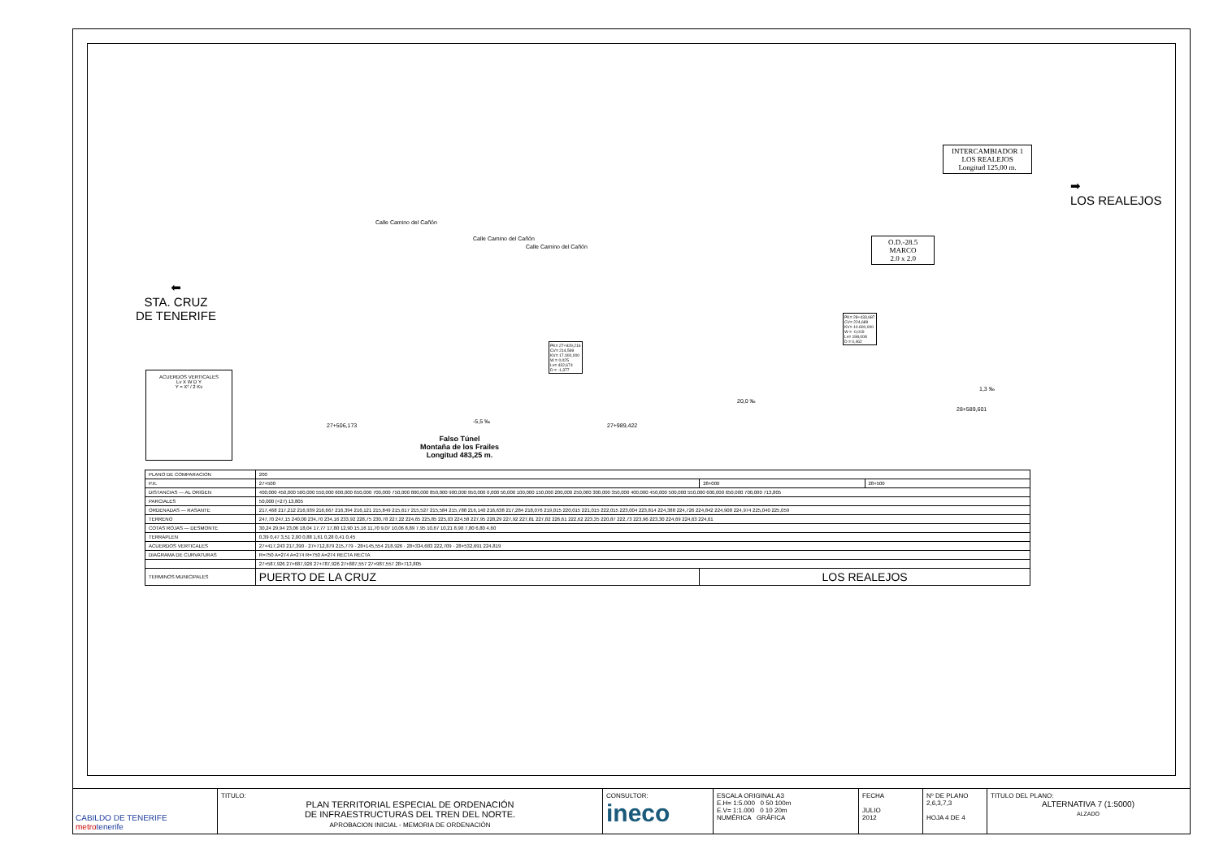INTERCAMBIADOR 1
LOS REALEJOS
Longitud 125,00 m.
➡
LOS REALEJOS
O.D.-28.5
MARCO
2.0 x 2.0
⬅
STA. CRUZ
DE TENERIFE
Calle Camino del Cañón
Calle Camino del Cañón
Calle Camino del Cañón
PK= 27+929,216
CV= 214,599
KV= 17.000,000
W = 0,025
Lv= 432,674
D = -1,377
PK= 28+433,687
CV= 224,689
KV= 10.600,000
W = -0,019
Lv= 198,008
D = 0,462
ACUERDOS VERTICALES
Lv X W D Y
Y = X² / 2 Kv
20,0 ‰
1,3 ‰
-5,5 ‰
Falso Túnel
Montaña de los Frailes
Longitud 483,25 m.
27+506,173 27+989,422
28+589,601
| PLANO DE COMPARACION | 200 | | |
| P.K. | 27+500 | 28+000 | 28+500 |
| DISTANCIAS — AL ORIGEN | 400,000 450,000 500,000 550,000 600,000 650,000 700,000 750,000 800,000 850,000 900,000 950,000 0,000 50,000 100,000 150,000 200,000 250,000 300,000 350,000 400,000 450,000 500,000 550,000 600,000 650,000 700,000 713,805 | | |
| PARCIALES | 50,000 (×27) 13,805 | | |
| ORDENADAS — RASANTE | 217,468 217,212 216,939 216,667 216,394 216,121 215,849 215,617 215,527 215,584 215,788 216,140 216,638 217,284 218,076 219,015 220,015 221,015 222,015 223,004 223,814 224,388 224,726 224,842 224,908 224,974 225,040 225,059 | | |
| TERRENO | 247,70 247,15 240,00 234,70 234,16 233,92 228,75 230,78 227,22 224,65 225,85 225,03 224,58 227,95 228,29 227,92 227,81 227,82 226,61 222,62 223,35 220,87 222,73 223,96 223,30 224,69 224,63 224,61 | | |
| COTAS ROJAS — DESMONTE | 30,24 29,94 23,06 18,04 17,77 17,80 12,90 15,16 11,70 9,07 10,06 8,89 7,95 10,67 10,21 8,90 7,80 6,80 4,60 | | |
| TERRAPLEN | 0,39 0,47 3,51 2,00 0,88 1,61 0,28 0,41 0,45 | | |
| ACUERDOS VERTICALES | 27+417,243 217,390 · 27+712,879 215,779 · 28+145,554 218,926 · 28+334,683 222,709 · 28+532,691 224,819 | | |
| DIAGRAMA DE CURVATURAS | R=750 A=274 A=274 R=750 A=274 RECTA RECTA | | |
| | 27+587,926 27+687,926 27+787,926 27+887,557 27+987,557 28+713,805 | | |
| TERMINOS MUNICIPALES | PUERTO DE LA CRUZ | LOS REALEJOS | |
CABILDO DE TENERIFE metrotenerife
TITULO:
PLAN TERRITORIAL ESPECIAL DE ORDENACIÓN
DE INFRAESTRUCTURAS DEL TREN DEL NORTE.
APROBACION INICIAL - MEMORIA DE ORDENACIÓN
CONSULTOR:
ineco
ESCALA ORIGINAL A3
E.H= 1:5.000 0 50 100m
E.V= 1:1.000 0 10 20m
NUMÉRICA GRÁFICA
FECHA
JULIO
2012
Nº DE PLANO
2,6,3,7,3
HOJA 4 DE 4
TITULO DEL PLANO:
ALTERNATIVA 7 (1:5000)
ALZADO